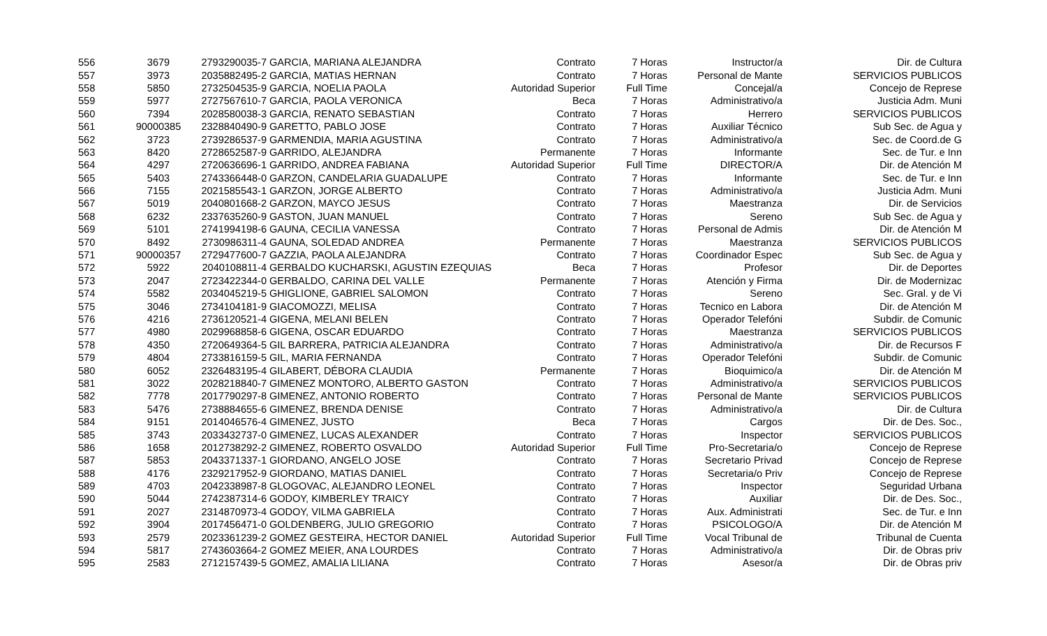| 556 | 3679 | 2793290035-7 | GARCIA, MARIANA ALEJANDRA | Contrato | 7 Horas | Instructor/a | Dir. de Cultura |
| 557 | 3973 | 2035882495-2 | GARCIA, MATIAS HERNAN | Contrato | 7 Horas | Personal de Mante | SERVICIOS PUBLICOS |
| 558 | 5850 | 2732504535-9 | GARCIA, NOELIA PAOLA | Autoridad Superior | Full Time | Concejal/a | Concejo de Represe |
| 559 | 5977 | 2727567610-7 | GARCIA, PAOLA VERONICA | Beca | 7 Horas | Administrativo/a | Justicia Adm. Muni |
| 560 | 7394 | 2028580038-3 | GARCIA, RENATO SEBASTIAN | Contrato | 7 Horas | Herrero | SERVICIOS PUBLICOS |
| 561 | 90000385 | 2328840490-9 | GARETTO, PABLO JOSE | Contrato | 7 Horas | Auxiliar Técnico | Sub Sec. de Agua y |
| 562 | 3723 | 2739286537-9 | GARMENDIA, MARIA AGUSTINA | Contrato | 7 Horas | Administrativo/a | Sec. de Coord.de G |
| 563 | 8420 | 2728652587-9 | GARRIDO, ALEJANDRA | Permanente | 7 Horas | Informante | Sec. de Tur. e Inn |
| 564 | 4297 | 2720636696-1 | GARRIDO, ANDREA FABIANA | Autoridad Superior | Full Time | DIRECTOR/A | Dir. de Atención M |
| 565 | 5403 | 2743366448-0 | GARZON, CANDELARIA GUADALUPE | Contrato | 7 Horas | Informante | Sec. de Tur. e Inn |
| 566 | 7155 | 2021585543-1 | GARZON, JORGE ALBERTO | Contrato | 7 Horas | Administrativo/a | Justicia Adm. Muni |
| 567 | 5019 | 2040801668-2 | GARZON, MAYCO JESUS | Contrato | 7 Horas | Maestranza | Dir. de Servicios |
| 568 | 6232 | 2337635260-9 | GASTON, JUAN MANUEL | Contrato | 7 Horas | Sereno | Sub Sec. de Agua y |
| 569 | 5101 | 2741994198-6 | GAUNA, CECILIA VANESSA | Contrato | 7 Horas | Personal de Admis | Dir. de Atención M |
| 570 | 8492 | 2730986311-4 | GAUNA, SOLEDAD ANDREA | Permanente | 7 Horas | Maestranza | SERVICIOS PUBLICOS |
| 571 | 90000357 | 2729477600-7 | GAZZIA, PAOLA ALEJANDRA | Contrato | 7 Horas | Coordinador Espec | Sub Sec. de Agua y |
| 572 | 5922 | 2040108811-4 | GERBALDO KUCHARSKI, AGUSTIN EZEQUIAS | Beca | 7 Horas | Profesor | Dir. de Deportes |
| 573 | 2047 | 2723422344-0 | GERBALDO, CARINA DEL VALLE | Permanente | 7 Horas | Atención y Firma | Dir. de Modernizac |
| 574 | 5582 | 2034045219-5 | GHIGLIONE, GABRIEL SALOMON | Contrato | 7 Horas | Sereno | Sec. Gral. y de Vi |
| 575 | 3046 | 2734104181-9 | GIACOMOZZI, MELISA | Contrato | 7 Horas | Tecnico en Labora | Dir. de Atención M |
| 576 | 4216 | 2736120521-4 | GIGENA, MELANI BELEN | Contrato | 7 Horas | Operador Telefóni | Subdir. de Comunic |
| 577 | 4980 | 2029968858-6 | GIGENA, OSCAR EDUARDO | Contrato | 7 Horas | Maestranza | SERVICIOS PUBLICOS |
| 578 | 4350 | 2720649364-5 | GIL BARRERA, PATRICIA ALEJANDRA | Contrato | 7 Horas | Administrativo/a | Dir. de Recursos F |
| 579 | 4804 | 2733816159-5 | GIL, MARIA FERNANDA | Contrato | 7 Horas | Operador Telefóni | Subdir. de Comunic |
| 580 | 6052 | 2326483195-4 | GILABERT, DÉBORA CLAUDIA | Permanente | 7 Horas | Bioquimico/a | Dir. de Atención M |
| 581 | 3022 | 2028218840-7 | GIMENEZ MONTORO, ALBERTO GASTON | Contrato | 7 Horas | Administrativo/a | SERVICIOS PUBLICOS |
| 582 | 7778 | 2017790297-8 | GIMENEZ, ANTONIO ROBERTO | Contrato | 7 Horas | Personal de Mante | SERVICIOS PUBLICOS |
| 583 | 5476 | 2738884655-6 | GIMENEZ, BRENDA DENISE | Contrato | 7 Horas | Administrativo/a | Dir. de Cultura |
| 584 | 9151 | 2014046576-4 | GIMENEZ, JUSTO | Beca | 7 Horas | Cargos | Dir. de Des. Soc., |
| 585 | 3743 | 2033432737-0 | GIMENEZ, LUCAS ALEXANDER | Contrato | 7 Horas | Inspector | SERVICIOS PUBLICOS |
| 586 | 1658 | 2012738292-2 | GIMENEZ, ROBERTO OSVALDO | Autoridad Superior | Full Time | Pro-Secretaria/o | Concejo de Represe |
| 587 | 5853 | 2043371337-1 | GIORDANO, ANGELO JOSE | Contrato | 7 Horas | Secretario Privad | Concejo de Represe |
| 588 | 4176 | 2329217952-9 | GIORDANO, MATIAS DANIEL | Contrato | 7 Horas | Secretaria/o Priv | Concejo de Represe |
| 589 | 4703 | 2042338987-8 | GLOGOVAC, ALEJANDRO LEONEL | Contrato | 7 Horas | Inspector | Seguridad Urbana |
| 590 | 5044 | 2742387314-6 | GODOY, KIMBERLEY TRAICY | Contrato | 7 Horas | Auxiliar | Dir. de Des. Soc., |
| 591 | 2027 | 2314870973-4 | GODOY, VILMA GABRIELA | Contrato | 7 Horas | Aux. Administrati | Sec. de Tur. e Inn |
| 592 | 3904 | 2017456471-0 | GOLDENBERG, JULIO GREGORIO | Contrato | 7 Horas | PSICOLOGO/A | Dir. de Atención M |
| 593 | 2579 | 2023361239-2 | GOMEZ GESTEIRA, HECTOR DANIEL | Autoridad Superior | Full Time | Vocal Tribunal de | Tribunal de Cuenta |
| 594 | 5817 | 2743603664-2 | GOMEZ MEIER, ANA LOURDES | Contrato | 7 Horas | Administrativo/a | Dir. de Obras priv |
| 595 | 2583 | 2712157439-5 | GOMEZ, AMALIA LILIANA | Contrato | 7 Horas | Asesor/a | Dir. de Obras priv |